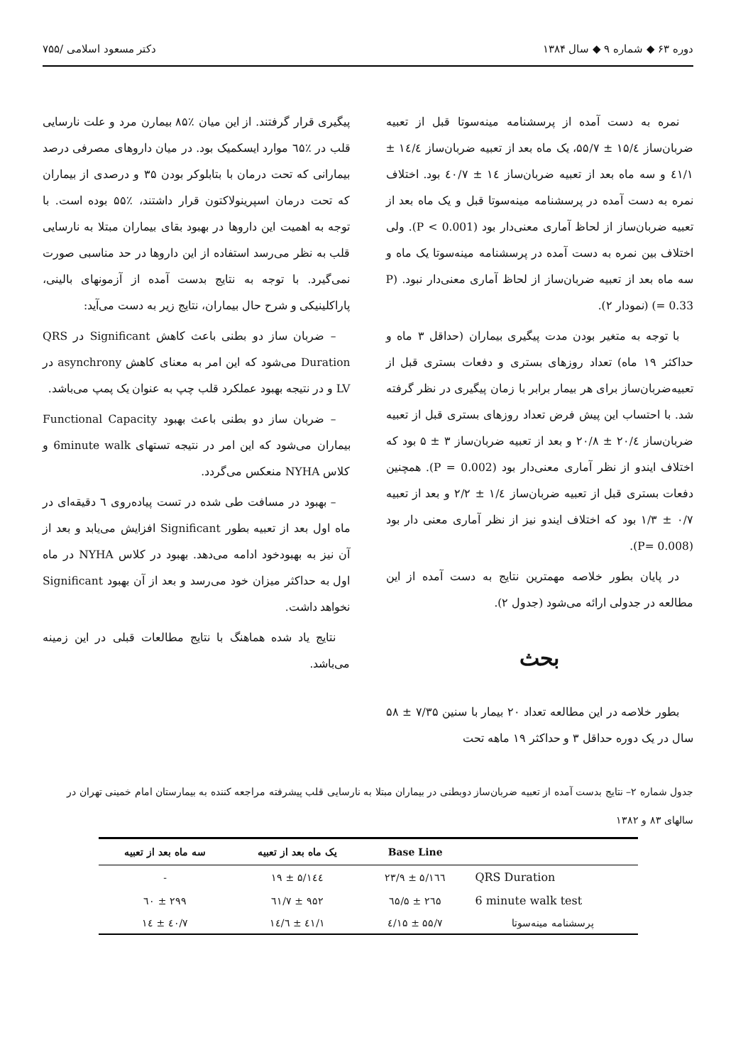دوره ۶۳ ◆ شماره ۹ ◆ سال ۱۳۸۴ دکتر مسعود اسلامی /۷۵۵
نمره به دست آمده از پرسشنامه مینه‌سوتا قبل از تعبیه ضربان‌ساز ۱۵/٤ ± ۵۵/۷، یک ماه بعد از تعبیه ضربان‌ساز ۱٤/٤ ± ٤۱/۱ و سه ماه بعد از تعبیه ضربان‌ساز ۱٤ ± ٤۰/۷ بود. اختلاف نمره به دست آمده در پرسشنامه مینه‌سوتا قبل و یک ماه بعد از تعبیه ضربان‌ساز از لحاظ آماری معنی‌دار بود (P < 0.001). ولی اختلاف بین نمره به دست آمده در پرسشنامه مینه‌سوتا یک ماه و سه ماه بعد از تعبیه ضربان‌ساز از لحاظ آماری معنی‌دار نبود. (P = 0.33) (نمودار ۲).
با توجه به متغیر بودن مدت پیگیری بیماران (حداقل ۳ ماه و حداکثر ۱۹ ماه) تعداد روزهای بستری و دفعات بستری قبل از تعبیه‌ضربان‌ساز برای هر بیمار برابر با زمان پیگیری در نظر گرفته شد. با احتساب این پیش فرض تعداد روزهای بستری قبل از تعبیه ضربان‌ساز ۲۰/٤ ± ۲۰/۸ و بعد از تعبیه ضربان‌ساز ۳ ± ۵ بود که اختلاف ایندو از نظر آماری معنی‌دار بود (P = 0.002). همچنین دفعات بستری قبل از تعبیه ضربان‌ساز ۱/٤ ± ۲/۲ و بعد از تعبیه ۰/۷ ± ۱/۳ بود که اختلاف ایندو نیز از نظر آماری معنی دار بود (P= 0.008).
در پایان بطور خلاصه مهمترین نتایج به دست آمده از این مطالعه در جدولی ارائه می‌شود (جدول ۲).
بحث
بطور خلاصه در این مطالعه تعداد ۲۰ بیمار با سنین ۷/۳۵ ± ۵۸ سال در یک دوره حداقل ۳ و حداکثر ۱۹ ماهه تحت
پیگیری قرار گرفتند. از این میان ٪۸۵ بیمارن مرد و علت نارسایی قلب در ٪٦۵ موارد ایسکمیک بود. در میان داروهای مصرفی درصد بیمارانی که تحت درمان با بتابلوکر بودن ۳۵ و درصدی از بیماران که تحت درمان اسپرینولاکتون قرار داشتند، ٪۵۵ بوده است. با توجه به اهمیت این داروها در بهبود بقای بیماران مبتلا به نارسایی قلب به نظر می‌رسد استفاده از این داروها در حد مناسبی صورت نمی‌گیرد. با توجه به نتایج بدست آمده از آزمونهای بالینی، پاراکلینیکی و شرح حال بیماران، نتایج زیر به دست می‌آید:
– ضربان ساز دو بطنی باعث کاهش Significant در QRS Duration می‌شود که این امر به معنای کاهش asynchrony در LV و در نتیجه بهبود عملکرد قلب چپ به عنوان یک پمپ می‌باشد.
– ضربان ساز دو بطنی باعث بهبود Functional Capacity بیماران می‌شود که این امر در نتیجه تستهای 6minute walk و کلاس NYHA منعکس می‌گردد.
– بهبود در مسافت طی شده در تست پیاده‌روی ٦ دقیقه‌ای در ماه اول بعد از تعبیه بطور Significant افزایش می‌یابد و بعد از آن نیز به بهبودخود ادامه می‌دهد. بهبود در کلاس NYHA در ماه اول به حداکثر میزان خود می‌رسد و بعد از آن بهبود Significant نخواهد داشت.
نتایج یاد شده هماهنگ با نتایج مطالعات قبلی در این زمینه می‌باشد.
جدول شماره ۲– نتایج بدست آمده از تعبیه ضربان‌ساز دوبطنی در بیماران مبتلا به نارسایی قلب پیشرفته مراجعه کننده به بیمارستان امام خمینی تهران در سالهای ۸۳ و ۱۳۸۲
| | Base Line | یک ماه بعد از تعبیه | سه ماه بعد از تعبیه |
| --- | --- | --- | --- |
| QRS Duration | ۱٦٦/۵ ± ۲۳/۹ | ۱٤٤/۵ ± ۱۹ | - |
| 6 minute walk test | ۲٦۵ ± ٦۵/۵ | ۹۵۲ ± ٦۱/۷ | ۲۹۹ ± ٦۰ |
| پرسشنامه مینه‌سوتا | ۵۵/۷ ± ۱۵/٤ | ٤۱/۱ ± ۱٤/٦ | ٤۰/۷ ± ۱٤ |